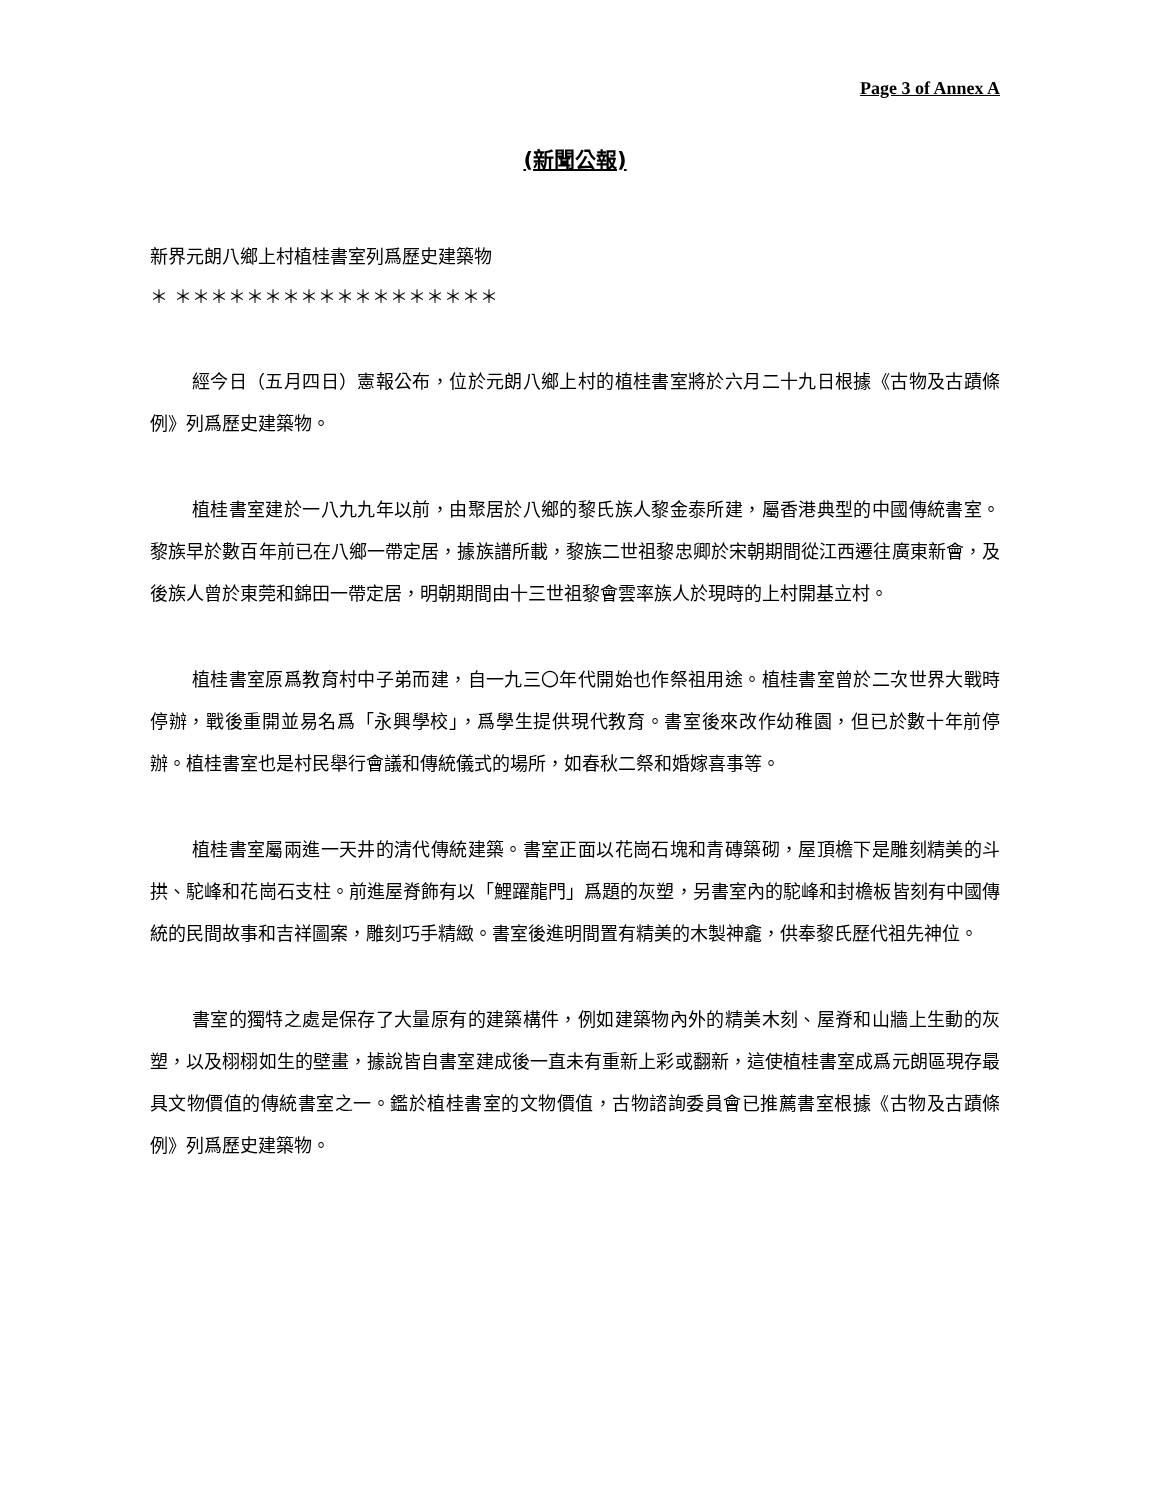Page 3 of Annex A
(新聞公報)
新界元朗八鄉上村植桂書室列爲歷史建築物
＊ ＊＊＊＊＊＊＊＊＊＊＊＊＊＊＊＊＊＊
經今日（五月四日）憲報公布，位於元朗八鄉上村的植桂書室將於六月二十九日根據《古物及古蹟條例》列爲歷史建築物。
植桂書室建於一八九九年以前，由聚居於八鄉的黎氏族人黎金泰所建，屬香港典型的中國傳統書室。黎族早於數百年前已在八鄉一帶定居，據族譜所載，黎族二世祖黎忠卿於宋朝期間從江西遷往廣東新會，及後族人曾於東莞和錦田一帶定居，明朝期間由十三世祖黎會雲率族人於現時的上村開基立村。
植桂書室原爲教育村中子弟而建，自一九三〇年代開始也作祭祖用途。植桂書室曾於二次世界大戰時停辦，戰後重開並易名爲「永興學校」，爲學生提供現代教育。書室後來改作幼稚園，但已於數十年前停辦。植桂書室也是村民舉行會議和傳統儀式的場所，如春秋二祭和婚嫁喜事等。
植桂書室屬兩進一天井的清代傳統建築。書室正面以花崗石塊和青磚築砌，屋頂檐下是雕刻精美的斗拱、駝峰和花崗石支柱。前進屋脊飾有以「鯉躍龍門」爲題的灰塑，另書室內的駝峰和封檐板皆刻有中國傳統的民間故事和吉祥圖案，雕刻巧手精緻。書室後進明間置有精美的木製神龕，供奉黎氏歷代祖先神位。
書室的獨特之處是保存了大量原有的建築構件，例如建築物內外的精美木刻、屋脊和山牆上生動的灰塑，以及栩栩如生的壁畫，據說皆自書室建成後一直未有重新上彩或翻新，這使植桂書室成爲元朗區現存最具文物價值的傳統書室之一。鑑於植桂書室的文物價值，古物諮詢委員會已推薦書室根據《古物及古蹟條例》列爲歷史建築物。